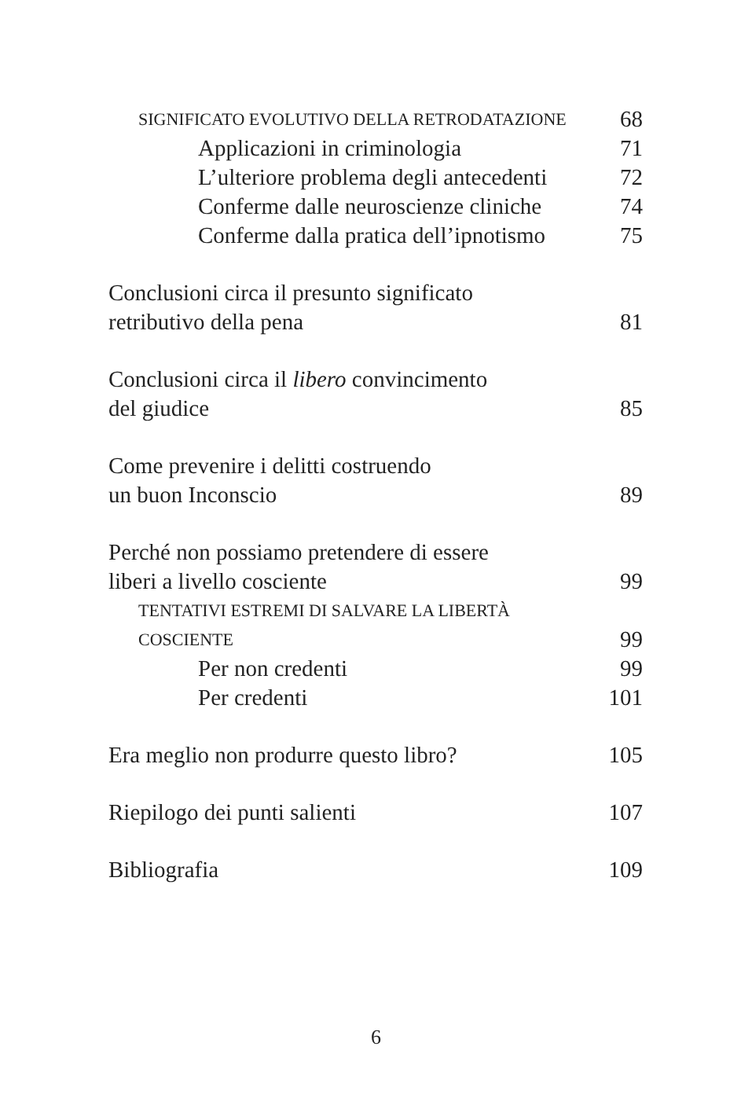SIGNIFICATO EVOLUTIVO DELLA RETRODATAZIONE 68
Applicazioni in criminologia 71
L’ulteriore problema degli antecedenti 72
Conferme dalle neuroscienze cliniche 74
Conferme dalla pratica dell’ipnotismo 75
Conclusioni circa il presunto significato
retributivo della pena 81
Conclusioni circa il libero convincimento
del giudice 85
Come prevenire i delitti costruendo
un buon Inconscio 89
Perché non possiamo pretendere di essere
liberi a livello cosciente 99
TENTATIVI ESTREMI DI SALVARE LA LIBERTÀ
COSCIENTE 99
Per non credenti 99
Per credenti 101
Era meglio non produrre questo libro? 105
Riepilogo dei punti salienti 107
Bibliografia 109
6